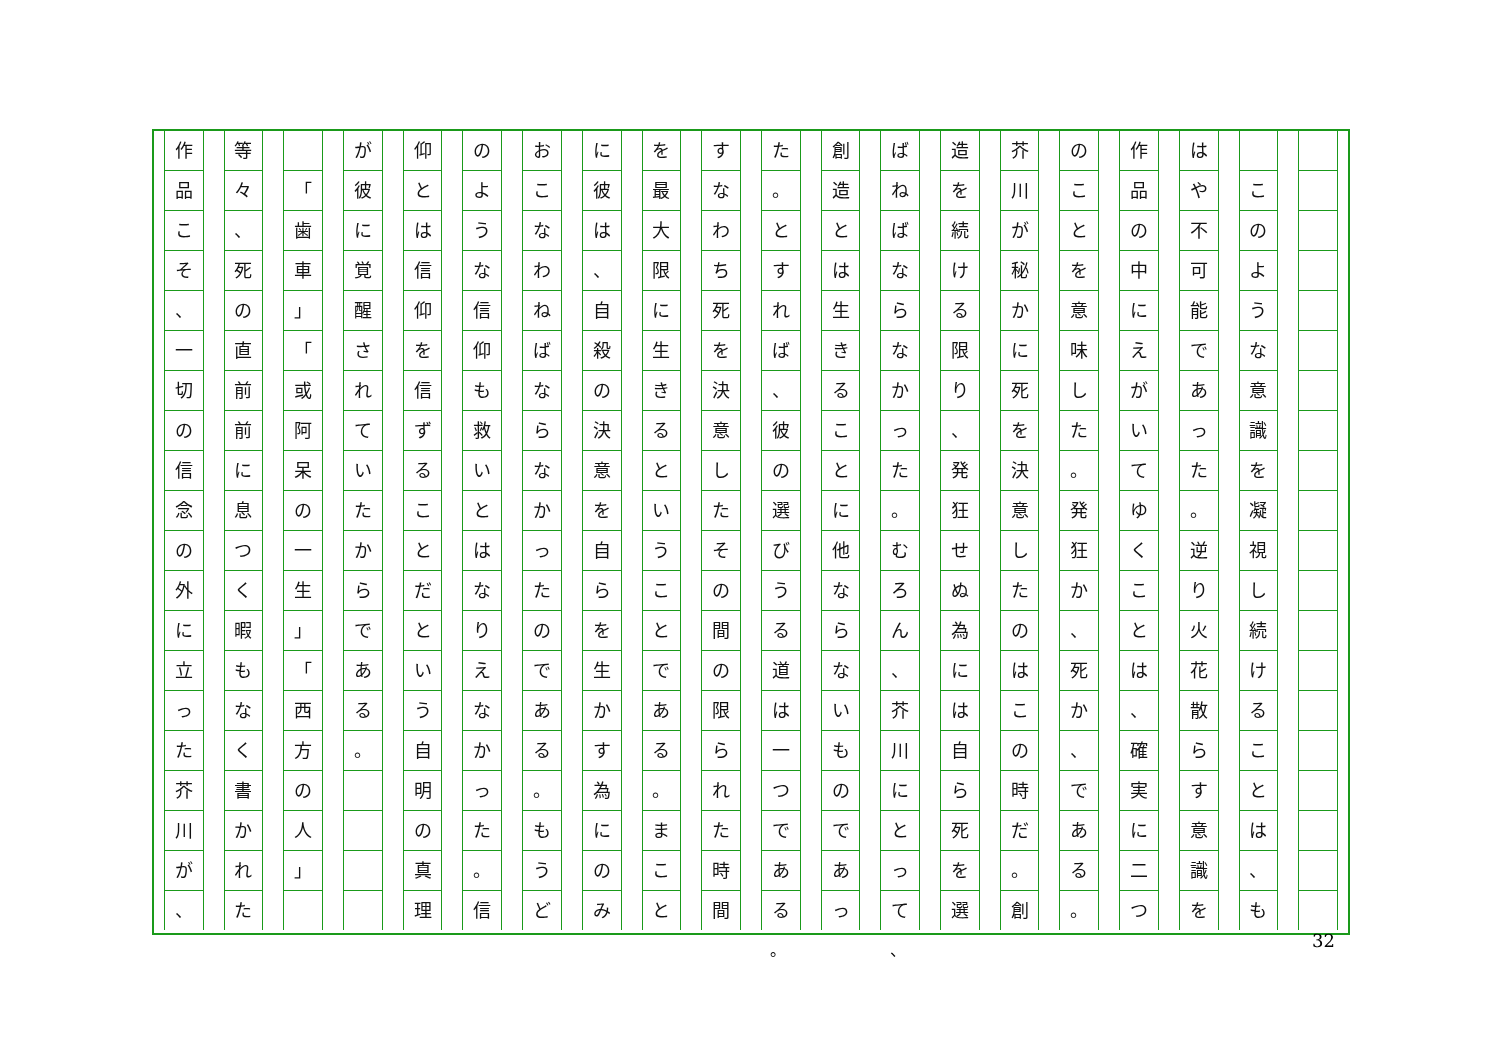このような意識を凝視し続けることは
、
も
はや不可能であった
。
逆り火花散らす意識を
作品の中にえがいてゆくことは
、
確実に二つ
のことを意味した
。
発狂か
、
死か
、
である
。
芥川が秘かに死を決意したのはこの時だ
。
創
造を続ける限り
、
発狂せぬ為には自ら死を選
ばねばならなかった
。
むろん
、
芥川にとって
創造とは生きることに他ならないものであっ
た
。
とすれば
、
彼の選びうる道は一つである
すなわち死を決意したその間の限られた時間
を最大限に生きるということである
。
まこと
に彼は
、
自殺の決意を自らを生かす為にのみ
おこなわねばならなかったのである
。
もうど
のような信仰も救いとはなりえなかった
。
信
仰とは信仰を信ずることだという自明の真理
が彼に覚醒されていたからである
。
「
歯車
」
「
或阿呆の一生
」
「
西方の人
」
等々
、
死の直前前に息つく暇もなく書かれた
作品こそ
、
一切の信念の外に立った芥川が
、
、 。 32